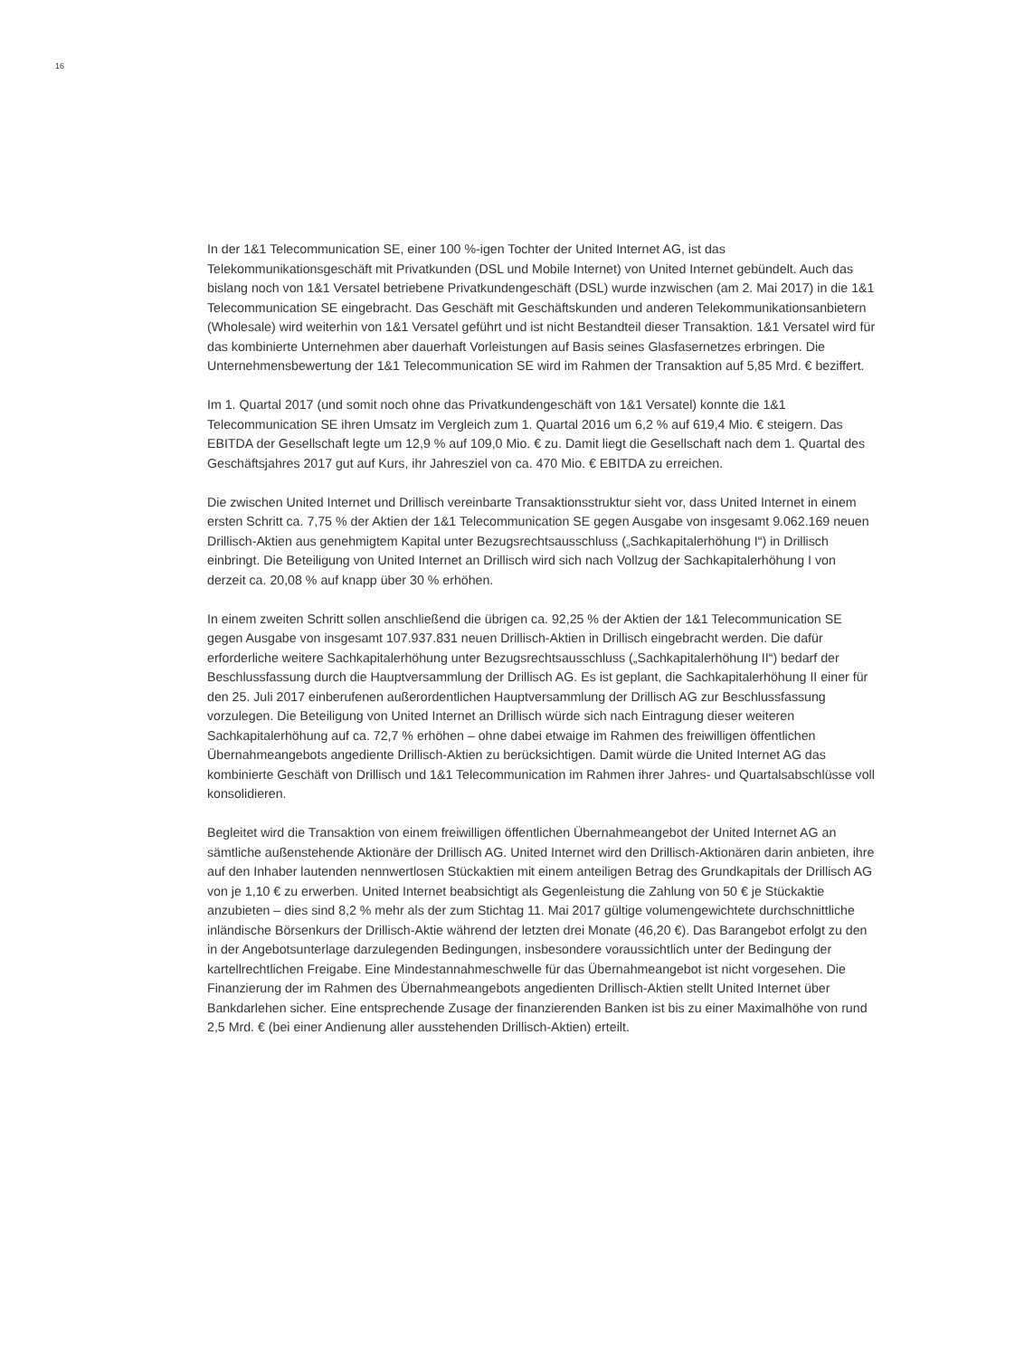16
In der 1&1 Telecommunication SE, einer 100 %-igen Tochter der United Internet AG, ist das Telekommunikationsgeschäft mit Privatkunden (DSL und Mobile Internet) von United Internet gebündelt. Auch das bislang noch von 1&1 Versatel betriebene Privatkundengeschäft (DSL) wurde inzwischen (am 2. Mai 2017) in die 1&1 Telecommunication SE eingebracht. Das Geschäft mit Geschäftskunden und anderen Telekommunikationsanbietern (Wholesale) wird weiterhin von 1&1 Versatel geführt und ist nicht Bestandteil dieser Transaktion. 1&1 Versatel wird für das kombinierte Unternehmen aber dauerhaft Vorleistungen auf Basis seines Glasfasernetzes erbringen. Die Unternehmensbewertung der 1&1 Telecommunication SE wird im Rahmen der Transaktion auf 5,85 Mrd. € beziffert.
Im 1. Quartal 2017 (und somit noch ohne das Privatkundengeschäft von 1&1 Versatel) konnte die 1&1 Telecommunication SE ihren Umsatz im Vergleich zum 1. Quartal 2016 um 6,2 % auf 619,4 Mio. € steigern. Das EBITDA der Gesellschaft legte um 12,9 % auf 109,0 Mio. € zu. Damit liegt die Gesellschaft nach dem 1. Quartal des Geschäftsjahres 2017 gut auf Kurs, ihr Jahresziel von ca. 470 Mio. € EBITDA zu erreichen.
Die zwischen United Internet und Drillisch vereinbarte Transaktionsstruktur sieht vor, dass United Internet in einem ersten Schritt ca. 7,75 % der Aktien der 1&1 Telecommunication SE gegen Ausgabe von insgesamt 9.062.169 neuen Drillisch-Aktien aus genehmigtem Kapital unter Bezugsrechtsausschluss („Sachkapitalerhöhung I“) in Drillisch einbringt. Die Beteiligung von United Internet an Drillisch wird sich nach Vollzug der Sachkapitalerhöhung I von derzeit ca. 20,08 % auf knapp über 30 % erhöhen.
In einem zweiten Schritt sollen anschließend die übrigen ca. 92,25 % der Aktien der 1&1 Telecommunication SE gegen Ausgabe von insgesamt 107.937.831 neuen Drillisch-Aktien in Drillisch eingebracht werden. Die dafür erforderliche weitere Sachkapitalerhöhung unter Bezugsrechtsausschluss („Sachkapitalerhöhung II“) bedarf der Beschlussfassung durch die Hauptversammlung der Drillisch AG. Es ist geplant, die Sachkapitalerhöhung II einer für den 25. Juli 2017 einberufenen außerordentlichen Hauptversammlung der Drillisch AG zur Beschlussfassung vorzulegen. Die Beteiligung von United Internet an Drillisch würde sich nach Eintragung dieser weiteren Sachkapitalerhöhung auf ca. 72,7 % erhöhen – ohne dabei etwaige im Rahmen des freiwilligen öffentlichen Übernahmeangebots angediente Drillisch-Aktien zu berücksichtigen. Damit würde die United Internet AG das kombinierte Geschäft von Drillisch und 1&1 Telecommunication im Rahmen ihrer Jahres- und Quartalsabschlüsse voll konsolidieren.
Begleitet wird die Transaktion von einem freiwilligen öffentlichen Übernahmeangebot der United Internet AG an sämtliche außenstehende Aktionäre der Drillisch AG. United Internet wird den Drillisch-Aktionären darin anbieten, ihre auf den Inhaber lautenden nennwertlosen Stückaktien mit einem anteiligen Betrag des Grundkapitals der Drillisch AG von je 1,10 € zu erwerben. United Internet beabsichtigt als Gegenleistung die Zahlung von 50 € je Stückaktie anzubieten – dies sind 8,2 % mehr als der zum Stichtag 11. Mai 2017 gültige volumengewichtete durchschnittliche inländische Börsenkurs der Drillisch-Aktie während der letzten drei Monate (46,20 €). Das Barangebot erfolgt zu den in der Angebotsunterlage darzulegenden Bedingungen, insbesondere voraussichtlich unter der Bedingung der kartellrechtlichen Freigabe. Eine Mindestannahmeschwelle für das Übernahmeangebot ist nicht vorgesehen. Die Finanzierung der im Rahmen des Übernahmeangebots angedienten Drillisch-Aktien stellt United Internet über Bankdarlehen sicher. Eine entsprechende Zusage der finanzierenden Banken ist bis zu einer Maximalhöhe von rund 2,5 Mrd. € (bei einer Andienung aller ausstehenden Drillisch-Aktien) erteilt.